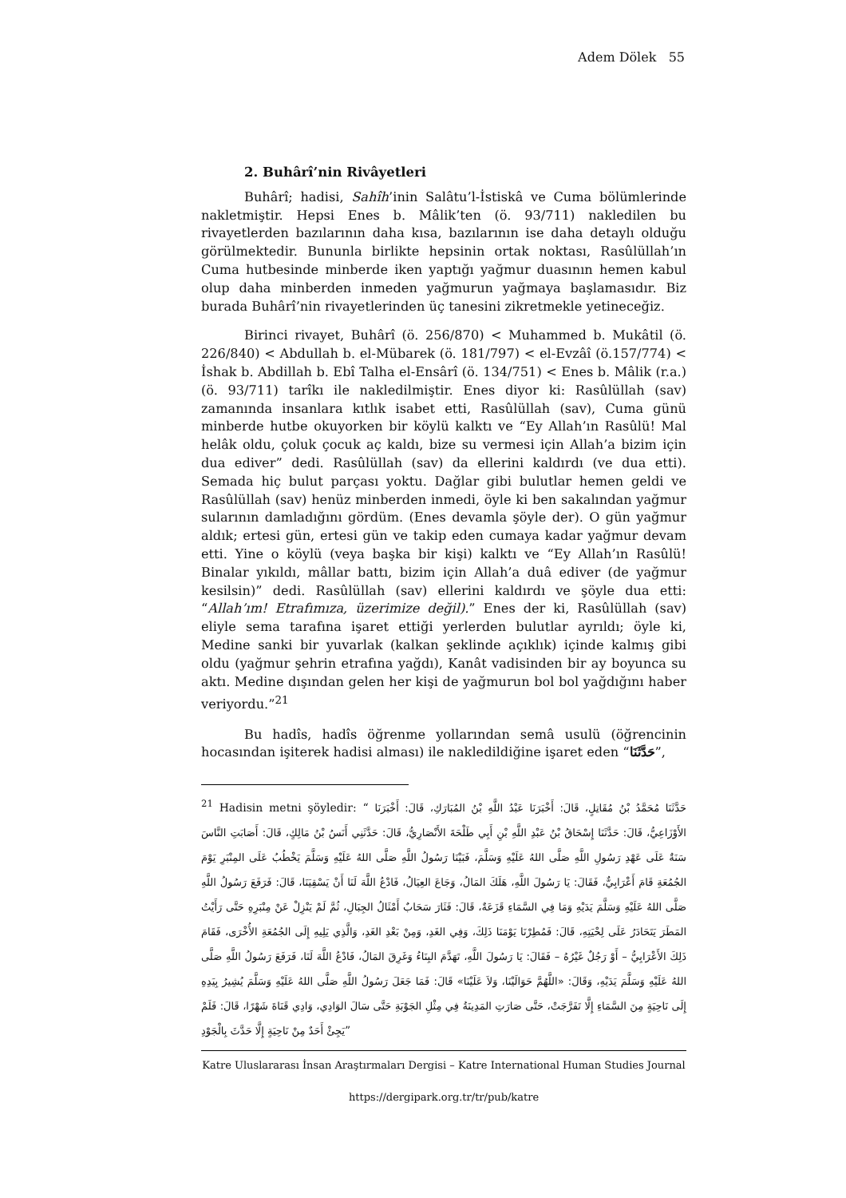Adem Dölek 55
2. Buhârî’nin Rivâyetleri
Buhârî; hadisi, Sahîh’inin Salâtu’l-İstiskâ ve Cuma bölümlerinde nakletmiştir. Hepsi Enes b. Mâlik’ten (ö. 93/711) nakledilen bu rivayetlerden bazılarının daha kısa, bazılarının ise daha detaylı olduğu görülmektedir. Bununla birlikte hepsinin ortak noktası, Rasûlüllah’ın Cuma hutbesinde minberde iken yaptığı yağmur duasının hemen kabul olup daha minberden inmeden yağmurun yağmaya başlamasıdır. Biz burada Buhârî’nin rivayetlerinden üç tanesini zikretmekle yetineceğiz.
Birinci rivayet, Buhârî (ö. 256/870) < Muhammed b. Mukâtil (ö. 226/840) < Abdullah b. el-Mübarek (ö. 181/797) < el-Evzâî (ö.157/774) < İshak b. Abdillah b. Ebî Talha el-Ensârî (ö. 134/751) < Enes b. Mâlik (r.a.) (ö. 93/711) tarîkı ile nakledilmiştir. Enes diyor ki: Rasûlüllah (sav) zamanında insanlara kıtlık isabet etti, Rasûlüllah (sav), Cuma günü minberde hutbe okuyorken bir köylü kalktı ve “Ey Allah’ın Rasûlü! Mal helâk oldu, çoluk çocuk aç kaldı, bize su vermesi için Allah’a bizim için dua ediver” dedi. Rasûlüllah (sav) da ellerini kaldırdı (ve dua etti). Semada hiç bulut parçası yoktu. Dağlar gibi bulutlar hemen geldi ve Rasûlüllah (sav) henüz minberden inmedi, öyle ki ben sakalından yağmur sularının damladığını gördüm. (Enes devamla şöyle der). O gün yağmur aldık; ertesi gün, ertesi gün ve takip eden cumaya kadar yağmur devam etti. Yine o köylü (veya başka bir kişi) kalktı ve “Ey Allah’ın Rasûlü! Binalar yıkıldı, mâllar battı, bizim için Allah’a duâ ediver (de yağmur kesilsin)” dedi. Rasûlüllah (sav) ellerini kaldırdı ve şöyle dua etti: “Allah’ım! Etrafımıza, üzerimize değil).” Enes der ki, Rasûlüllah (sav) eliyle sema tarafına işaret ettiği yerlerden bulutlar ayrıldı; öyle ki, Medine sanki bir yuvarlak (kalkan şeklinde açıklık) içinde kalmış gibi oldu (yağmur şehrin etrafına yağdı), Kanât vadisinden bir ay boyunca su aktı. Medine dışından gelen her kişi de yağmurun bol bol yağdığını haber veriyordu.”<sup>21</sup>
Bu hadîs, hadîs öğrenme yollarından semâ usulü (öğrencinin hocasından işiterek hadisi alması) ile nakledildiğine işaret eden “حَدَّثَنَا”,
<sup>21</sup> Hadisin metni şöyledir: “ حَدَّثَنَا مُحَمَّدُ بْنُ مُقَاتِلٍ، قَالَ: أَخْبَرَنَا عَبْدُ اللَّهِ بْنُ المُبَارَكِ، قَالَ: أَخْبَرَنَا الأَوْزَاعِيُّ، قَالَ: حَدَّثَنَا إِسْحَاقُ بْنُ عَبْدِ اللَّهِ بْنِ أَبِي طَلْحَةَ الأَنْصَارِيُّ، قَالَ: حَدَّثَنِي أَنَسُ بْنُ مَالِكٍ، قَالَ: أَصَابَتِ النَّاسَ سَنَةٌ عَلَى عَهْدِ رَسُولِ اللَّهِ صَلَّى اللهُ عَلَيْهِ وَسَلَّمَ، فَبَيْنَا رَسُولُ اللَّهِ صَلَّى اللهُ عَلَيْهِ وَسَلَّمَ يَخْطُبُ عَلَى المِنْبَرِ يَوْمَ الجُمُعَةِ قَامَ أَعْرَابِيٌّ، فَقَالَ: يَا رَسُولَ اللَّهِ، هَلَكَ المَالُ، وَجَاعَ العِيَالُ، فَادْعُ اللَّهَ لَنَا أَنْ يَسْقِيَنَا، قَالَ: فَرَفَعَ رَسُولُ اللَّهِ صَلَّى اللهُ عَلَيْهِ وَسَلَّمَ يَدَيْهِ وَمَا فِي السَّمَاءِ قَزَعَةٌ، قَالَ: فَثَارَ سَحَابٌ أَمْثَالُ الجِبَالِ، ثُمَّ لَمْ يَنْزِلْ عَنْ مِنْبَرِهِ حَتَّى رَأَيْتُ المَطَرَ يَتَحَادَرُ عَلَى لِحْيَتِهِ، قَالَ: فَمُطِرْنَا يَوْمَنَا ذَلِكَ، وَفِي الغَدِ، وَمِنْ بَعْدِ الغَدِ، وَالَّذِي يَلِيهِ إِلَى الجُمُعَةِ الأُخْرَى، فَقَامَ ذَلِكَ الأَعْرَابِيُّ – أَوْ رَجُلٌ غَيْرُهُ – فَقَالَ: يَا رَسُولَ اللَّهِ، تَهَدَّمَ البِنَاءُ وَغَرِقَ المَالُ، فَادْعُ اللَّهَ لَنَا، فَرَفَعَ رَسُولُ اللَّهِ صَلَّى اللهُ عَلَيْهِ وَسَلَّمَ يَدَيْهِ، وَقَالَ: «اللَّهُمَّ حَوَالَيْنَا، وَلاَ عَلَيْنَا» قَالَ: فَمَا جَعَلَ رَسُولُ اللَّهِ صَلَّى اللهُ عَلَيْهِ وَسَلَّمَ يُشِيرُ بِيَدِهِ إِلَى نَاحِيَةٍ مِنَ السَّمَاءِ إِلَّا تَفَرَّجَتْ، حَتَّى صَارَتِ المَدِينَةُ فِي مِثْلِ الجَوْبَةِ حَتَّى سَالَ الوَادِي، وَادِي قَنَاةَ شَهْرًا، قَالَ: فَلَمْ يَجِئْ أَحَدٌ مِنْ نَاحِيَةٍ إِلَّا حَدَّثَ بِالْجَوْدِ”
Katre Uluslararası İnsan Araştırmaları Dergisi – Katre International Human Studies Journal
https://dergipark.org.tr/tr/pub/katre